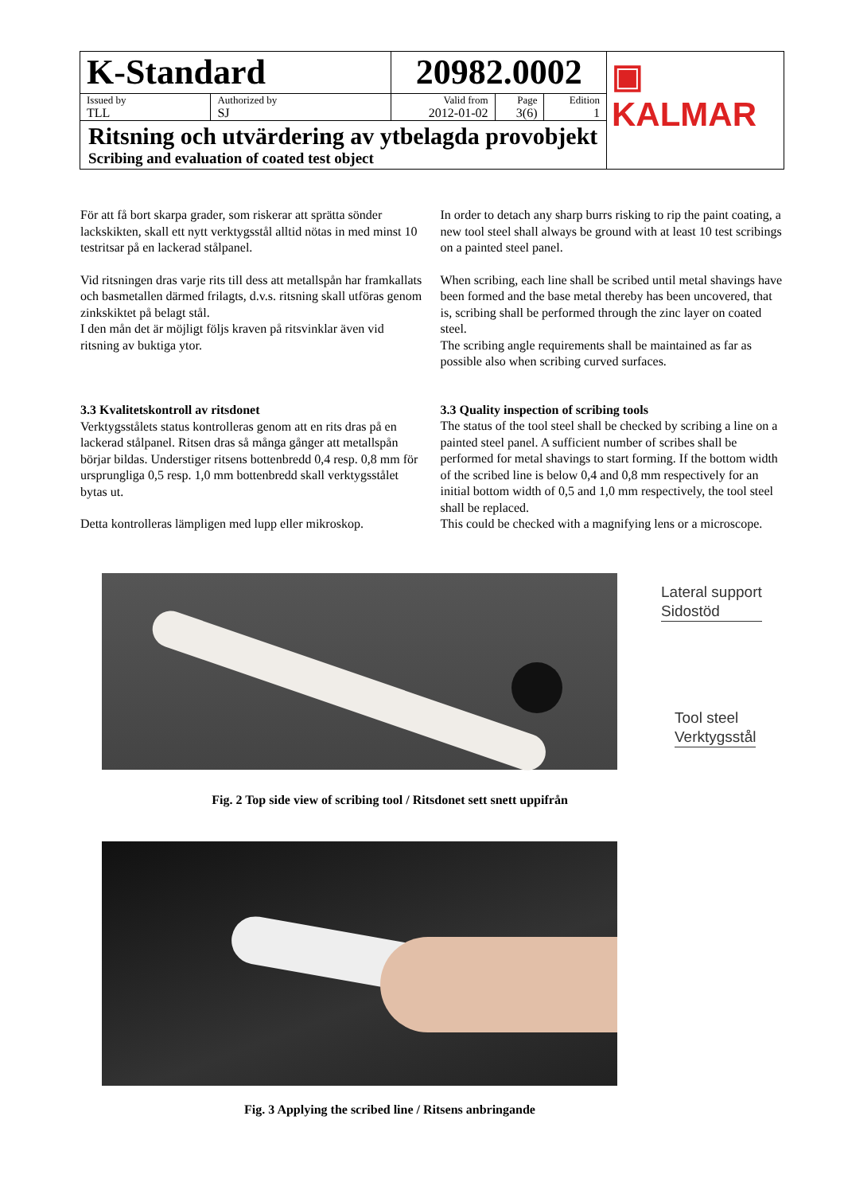| K-Standard | | 20982.0002 | | | ▣ KALMAR |
| Issued by TLL | Authorized by SJ | Valid from 2012-01-02 | Page 3(6) | Edition 1 | |
| Ritsning och utvärdering av ytbelagda provobjekt Scribing and evaluation of coated test object | | | | | |
För att få bort skarpa grader, som riskerar att sprätta sönder lackskikten, skall ett nytt verktygsstål alltid nötas in med minst 10 testritsar på en lackerad stålpanel.
Vid ritsningen dras varje rits till dess att metallspån har framkallats och basmetallen därmed frilagts, d.v.s. ritsning skall utföras genom zinkskiktet på belagt stål.
I den mån det är möjligt följs kraven på ritsvinklar även vid ritsning av buktiga ytor.
3.3 Kvalitetskontroll av ritsdonet
Verktygsstålets status kontrolleras genom att en rits dras på en lackerad stålpanel. Ritsen dras så många gånger att metallspån börjar bildas. Understiger ritsens bottenbredd 0,4 resp. 0,8 mm för ursprungliga 0,5 resp. 1,0 mm bottenbredd skall verktygsstålet bytas ut.
Detta kontrolleras lämpligen med lupp eller mikroskop.
In order to detach any sharp burrs risking to rip the paint coating, a new tool steel shall always be ground with at least 10 test scribings on a painted steel panel.
When scribing, each line shall be scribed until metal shavings have been formed and the base metal thereby has been uncovered, that is, scribing shall be performed through the zinc layer on coated steel.
The scribing angle requirements shall be maintained as far as possible also when scribing curved surfaces.
3.3 Quality inspection of scribing tools
The status of the tool steel shall be checked by scribing a line on a painted steel panel. A sufficient number of scribes shall be performed for metal shavings to start forming. If the bottom width of the scribed line is below 0,4 and 0,8 mm respectively for an initial bottom width of 0,5 and 1,0 mm respectively, the tool steel shall be replaced.
This could be checked with a magnifying lens or a microscope.
Lateral support
Sidostöd
Tool steel
Verktygsstål
Fig. 2 Top side view of scribing tool / Ritsdonet sett snett uppifrån
Fig. 3 Applying the scribed line / Ritsens anbringande